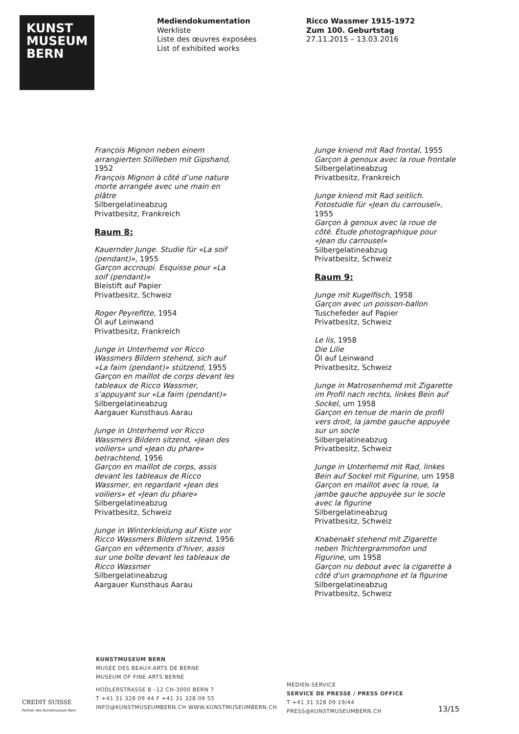KUNST
MUSEUM
BERN
Mediendokumentation
Werkliste
Liste des œuvres exposées
List of exhibited works
Ricco Wassmer 1915-1972
Zum 100. Geburtstag
27.11.2015 – 13.03.2016
François Mignon neben einem arrangierten Stillleben mit Gipshand, 1952
François Mignon à côté d’une nature morte arrangée avec une main en plâtre
Silbergelatineabzug
Privatbesitz, Frankreich
Raum 8:
Kauernder Junge. Studie für «La soif (pendant)», 1955
Garçon accroupi. Esquisse pour «La soif (pendant)»
Bleistift auf Papier
Privatbesitz, Schweiz
Roger Peyrefitte, 1954
Öl auf Leinwand
Privatbesitz, Frankreich
Junge in Unterhemd vor Ricco Wassmers Bildern stehend, sich auf «La faim (pendant)» stützend, 1955
Garçon en maillot de corps devant les tableaux de Ricco Wassmer, s’appuyant sur «La faim (pendant)»
Silbergelatineabzug
Aargauer Kunsthaus Aarau
Junge in Unterhemd vor Ricco Wassmers Bildern sitzend, «Jean des voiliers» und «Jean du phare» betrachtend, 1956
Garçon en maillot de corps, assis devant les tableaux de Ricco Wassmer, en regardant «Jean des voiliers» et «Jean du phare»
Silbergelatineabzug
Privatbesitz, Schweiz
Junge in Winterkleidung auf Kiste vor Ricco Wassmers Bildern sitzend, 1956
Garçon en vêtements d’hiver, assis sur une boîte devant les tableaux de Ricco Wassmer
Silbergelatineabzug
Aargauer Kunsthaus Aarau
Junge kniend mit Rad frontal, 1955
Garçon à genoux avec la roue frontale
Silbergelatineabzug
Privatbesitz, Frankreich
Junge kniend mit Rad seitlich. Fotostudie für «Jean du carrousel», 1955
Garçon à genoux avec la roue de côté. Étude photographique pour «Jean du carrousel»
Silbergelatineabzug
Privatbesitz, Schweiz
Raum 9:
Junge mit Kugelfisch, 1958
Garçon avec un poisson-ballon
Tuschefeder auf Papier
Privatbesitz, Schweiz
Le lis, 1958
Die Lilie
Öl auf Leinwand
Privatbesitz, Schweiz
Junge in Matrosenhemd mit Zigarette im Profil nach rechts, linkes Bein auf Sockel, um 1958
Garçon en tenue de marin de profil vers droit, la jambe gauche appuyée sur un socle
Silbergelatineabzug
Privatbesitz, Schweiz
Junge in Unterhemd mit Rad, linkes Bein auf Sockel mit Figurine, um 1958
Garçon en maillot avec la roue, la jambe gauche appuyée sur le socle avec la figurine
Silbergelatineabzug
Privatbesitz, Schweiz
Knabenakt stehend mit Zigarette neben Trichtergrammofon und Figurine, um 1958
Garçon nu debout avec la cigarette à côté d'un gramophone et la figurine
Silbergelatineabzug
Privatbesitz, Schweiz
KUNSTMUSEUM BERN
MUSÉE DES BEAUX-ARTS DE BERNE
MUSEUM OF FINE ARTS BERNE
HODLERSTRASSE 8 –12 CH-3000 BERN 7
T +41 31 328 09 44 F +41 31 328 09 55
INFO@KUNSTMUSEUMBERN.CH WWW.KUNSTMUSEUMBERN.CH
MEDIEN-SERVICE
SERVICE DE PRESSE / PRESS OFFICE
T +41 31 328 09 19/44
PRESS@KUNSTMUSEUMBERN.CH
CREDIT SUISSE
Partner des Kunstmuseum Bern
13/15